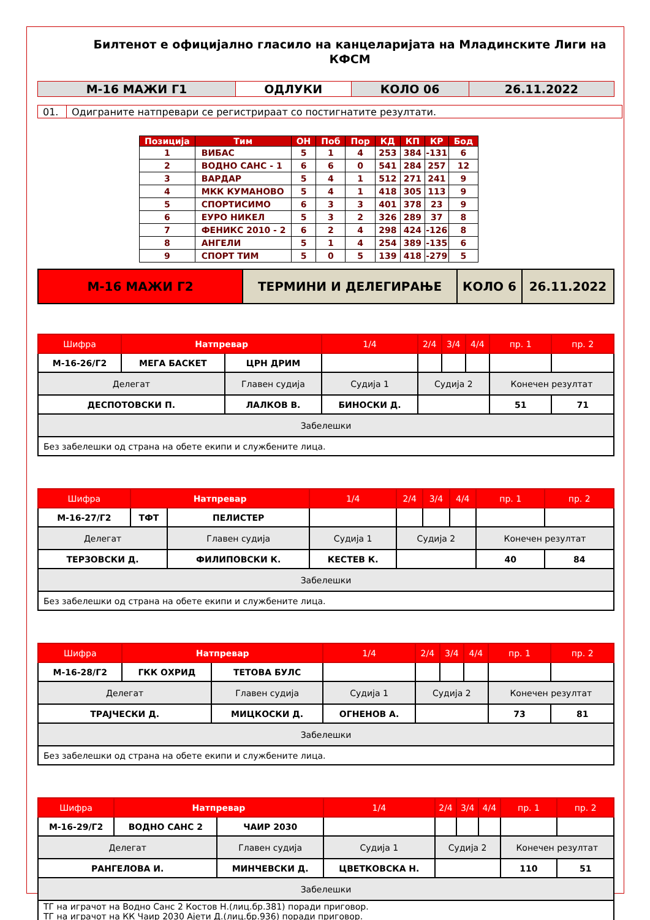Билтенот е официјално гласило на канцеларијата на Младинските Лиги на КФСМ
| М-16 МАЖИ Г1 | ОДЛУКИ | КОЛО 06 | 26.11.2022 |
| 01. | Одиграните натпревари се регистрираат со постигнатите резултати. |
| Позиција | Тим | ОН | Поб | Пор | КД | КП | КР | Бод |
| --- | --- | --- | --- | --- | --- | --- | --- | --- |
| 1 | ВИБАС | 5 | 1 | 4 | 253 | 384 | -131 | 6 |
| 2 | ВОДНО САНС - 1 | 6 | 6 | 0 | 541 | 284 | 257 | 12 |
| 3 | ВАРДАР | 5 | 4 | 1 | 512 | 271 | 241 | 9 |
| 4 | МКК КУМАНОВО | 5 | 4 | 1 | 418 | 305 | 113 | 9 |
| 5 | СПОРТИСИМО | 6 | 3 | 3 | 401 | 378 | 23 | 9 |
| 6 | ЕУРО НИКЕЛ | 5 | 3 | 2 | 326 | 289 | 37 | 8 |
| 7 | ФЕНИКС 2010 - 2 | 6 | 2 | 4 | 298 | 424 | -126 | 8 |
| 8 | АНГЕЛИ | 5 | 1 | 4 | 254 | 389 | -135 | 6 |
| 9 | СПОРТ ТИМ | 5 | 0 | 5 | 139 | 418 | -279 | 5 |
| М-16 МАЖИ Г2 | ТЕРМИНИ И ДЕЛЕГИРАЊЕ | КОЛО 6 | 26.11.2022 |
| Шифра | Натпревар | | 1/4 | 2/4 | 3/4 | 4/4 | пр. 1 | пр. 2 |
| М-16-26/Г2 | МЕГА БАСКЕТ | ЦРН ДРИМ | | | | | | |
| Делегат | | Главен судија | Судија 1 | Судија 2 | | | Конечен резултат | |
| ДЕСПОТОВСКИ П. | | ЛАЛКОВ В. | БИНОСКИ Д. | | | | 51 | 71 |
| Забелешки | | | | | | | | |
| Без забелешки од страна на обете екипи и службените лица. | | | | | | | | |
| Шифра | Натпревар | | 1/4 | 2/4 | 3/4 | 4/4 | пр. 1 | пр. 2 |
| М-16-27/Г2 | ТФТ | ПЕЛИСТЕР | | | | | | |
| Делегат | | Главен судија | Судија 1 | Судија 2 | | | Конечен резултат | |
| ТЕРЗОВСКИ Д. | | ФИЛИПОВСКИ К. | КЕСТЕВ К. | | | | 40 | 84 |
| Забелешки | | | | | | | | |
| Без забелешки од страна на обете екипи и службените лица. | | | | | | | | |
| Шифра | Натпревар | | 1/4 | 2/4 | 3/4 | 4/4 | пр. 1 | пр. 2 |
| М-16-28/Г2 | ГКК ОХРИД | ТЕТОВА БУЛС | | | | | | |
| Делегат | | Главен судија | Судија 1 | Судија 2 | | | Конечен резултат | |
| ТРАЈЧЕСКИ Д. | | МИЦКОСКИ Д. | ОГНЕНОВ А. | | | | 73 | 81 |
| Забелешки | | | | | | | | |
| Без забелешки од страна на обете екипи и службените лица. | | | | | | | | |
| Шифра | Натпревар | | 1/4 | 2/4 | 3/4 | 4/4 | пр. 1 | пр. 2 |
| М-16-29/Г2 | ВОДНО САНС 2 | ЧАИР 2030 | | | | | | |
| Делегат | | Главен судија | Судија 1 | Судија 2 | | | Конечен резултат | |
| РАНГЕЛОВА И. | | МИНЧЕВСКИ Д. | ЦВЕТКОВСКА Н. | | | | 110 | 51 |
| Забелешки | | | | | | | | |
| ТГ на играчот на Водно Санс 2 Костов Н.(лиц.бр.381) поради приговор. ТГ на играчот на КК Чаир 2030 Ајети Д.(лиц.бр.936) поради приговор. | | | | | | | | |